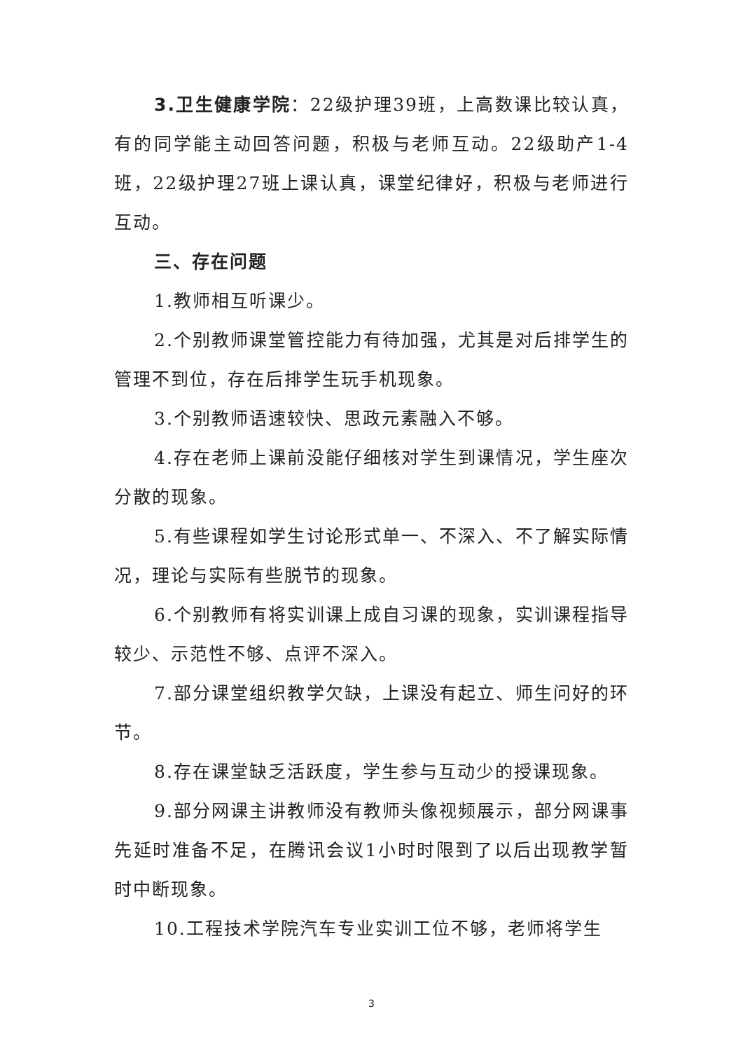3.卫生健康学院：22级护理39班，上高数课比较认真，有的同学能主动回答问题，积极与老师互动。22级助产1-4班，22级护理27班上课认真，课堂纪律好，积极与老师进行互动。
三、存在问题
1.教师相互听课少。
2.个别教师课堂管控能力有待加强，尤其是对后排学生的管理不到位，存在后排学生玩手机现象。
3.个别教师语速较快、思政元素融入不够。
4.存在老师上课前没能仔细核对学生到课情况，学生座次分散的现象。
5.有些课程如学生讨论形式单一、不深入、不了解实际情况，理论与实际有些脱节的现象。
6.个别教师有将实训课上成自习课的现象，实训课程指导较少、示范性不够、点评不深入。
7.部分课堂组织教学欠缺，上课没有起立、师生问好的环节。
8.存在课堂缺乏活跃度，学生参与互动少的授课现象。
9.部分网课主讲教师没有教师头像视频展示，部分网课事先延时准备不足，在腾讯会议1小时时限到了以后出现教学暂时中断现象。
10.工程技术学院汽车专业实训工位不够，老师将学生
3